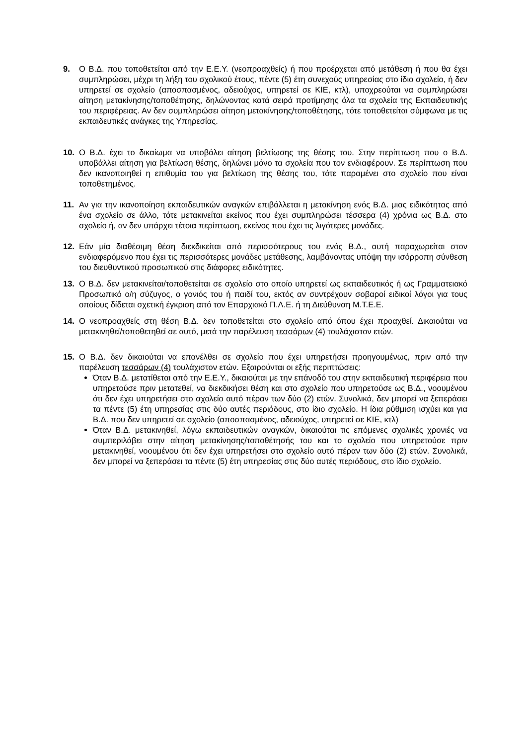9. Ο Β.Δ. που τοποθετείται από την Ε.Ε.Υ. (νεοπροαχθείς) ή που προέρχεται από μετάθεση ή που θα έχει συμπληρώσει, μέχρι τη λήξη του σχολικού έτους, πέντε (5) έτη συνεχούς υπηρεσίας στο ίδιο σχολείο, ή δεν υπηρετεί σε σχολείο (αποσπασμένος, αδειούχος, υπηρετεί σε ΚΙΕ, κτλ), υποχρεούται να συμπληρώσει αίτηση μετακίνησης/τοποθέτησης, δηλώνοντας κατά σειρά προτίμησης όλα τα σχολεία της Εκπαιδευτικής του περιφέρειας. Αν δεν συμπληρώσει αίτηση μετακίνησης/τοποθέτησης, τότε τοποθετείται σύμφωνα με τις εκπαιδευτικές ανάγκες της Υπηρεσίας.
10. Ο Β.Δ. έχει το δικαίωμα να υποβάλει αίτηση βελτίωσης της θέσης του. Στην περίπτωση που ο Β.Δ. υποβάλλει αίτηση για βελτίωση θέσης, δηλώνει μόνο τα σχολεία που τον ενδιαφέρουν. Σε περίπτωση που δεν ικανοποιηθεί η επιθυμία του για βελτίωση της θέσης του, τότε παραμένει στο σχολείο που είναι τοποθετημένος.
11. Αν για την ικανοποίηση εκπαιδευτικών αναγκών επιβάλλεται η μετακίνηση ενός Β.Δ. μιας ειδικότητας από ένα σχολείο σε άλλο, τότε μετακινείται εκείνος που έχει συμπληρώσει τέσσερα (4) χρόνια ως Β.Δ. στο σχολείο ή, αν δεν υπάρχει τέτοια περίπτωση, εκείνος που έχει τις λιγότερες μονάδες.
12. Εάν μία διαθέσιμη θέση διεκδικείται από περισσότερους του ενός Β.Δ., αυτή παραχωρείται στον ενδιαφερόμενο που έχει τις περισσότερες μονάδες μετάθεσης, λαμβάνοντας υπόψη την ισόρροπη σύνθεση του διευθυντικού προσωπικού στις διάφορες ειδικότητες.
13. Ο Β.Δ. δεν μετακινείται/τοποθετείται σε σχολείο στο οποίο υπηρετεί ως εκπαιδευτικός ή ως Γραμματειακό Προσωπικό ο/η σύζυγος, ο γονιός του ή παιδί του, εκτός αν συντρέχουν σοβαροί ειδικοί λόγοι για τους οποίους δίδεται σχετική έγκριση από τον Επαρχιακό Π.Λ.Ε. ή τη Διεύθυνση Μ.Τ.Ε.Ε.
14. Ο νεοπροαχθείς στη θέση Β.Δ. δεν τοποθετείται στο σχολείο από όπου έχει προαχθεί. Δικαιούται να μετακινηθεί/τοποθετηθεί σε αυτό, μετά την παρέλευση τεσσάρων (4) τουλάχιστον ετών.
15. Ο Β.Δ. δεν δικαιούται να επανέλθει σε σχολείο που έχει υπηρετήσει προηγουμένως, πριν από την παρέλευση τεσσάρων (4) τουλάχιστον ετών. Εξαιρούνται οι εξής περιπτώσεις:
Όταν Β.Δ. μετατίθεται από την Ε.Ε.Υ., δικαιούται με την επάνοδό του στην εκπαιδευτική περιφέρεια που υπηρετούσε πριν μετατεθεί, να διεκδικήσει θέση και στο σχολείο που υπηρετούσε ως Β.Δ., νοουμένου ότι δεν έχει υπηρετήσει στο σχολείο αυτό πέραν των δύο (2) ετών. Συνολικά, δεν μπορεί να ξεπεράσει τα πέντε (5) έτη υπηρεσίας στις δύο αυτές περιόδους, στο ίδιο σχολείο. Η ίδια ρύθμιση ισχύει και για Β.Δ. που δεν υπηρετεί σε σχολείο (αποσπασμένος, αδειούχος, υπηρετεί σε ΚΙΕ, κτλ)
Όταν Β.Δ. μετακινηθεί, λόγω εκπαιδευτικών αναγκών, δικαιούται τις επόμενες σχολικές χρονιές να συμπεριλάβει στην αίτηση μετακίνησης/τοποθέτησής του και το σχολείο που υπηρετούσε πριν μετακινηθεί, νοουμένου ότι δεν έχει υπηρετήσει στο σχολείο αυτό πέραν των δύο (2) ετών. Συνολικά, δεν μπορεί να ξεπεράσει τα πέντε (5) έτη υπηρεσίας στις δύο αυτές περιόδους, στο ίδιο σχολείο.